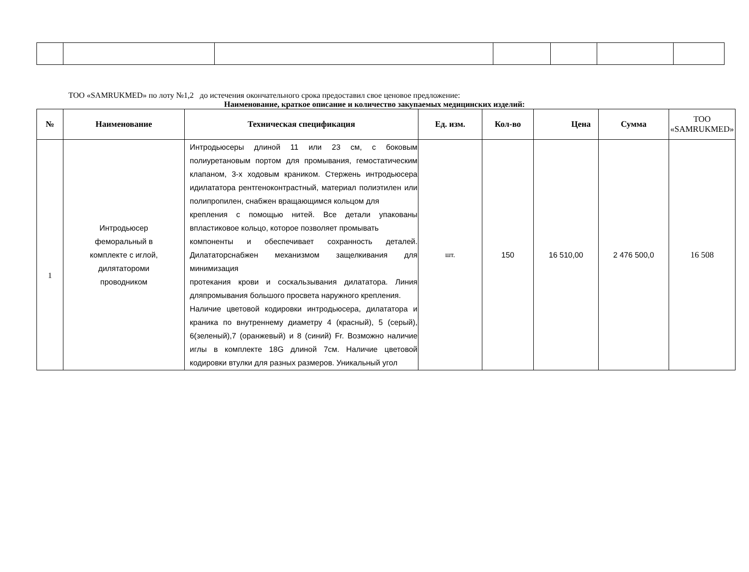ТОО «SAMRUKMED» по лоту №1,2 до истечения окончательного срока предоставил свое ценовое предложение:
Наименование, краткое описание и количество закупаемых медицинских изделий:
| № | Наименование | Техническая спецификация | Ед. изм. | Кол-во | Цена | Сумма | ТОО «SAMRUKMED» |
| --- | --- | --- | --- | --- | --- | --- | --- |
| 1 | Интродьюсер феморальный в комплекте с иглой, дилятатороми проводником | Интродьюсеры длиной 11 или 23 см, с боковым полиуретановым портом для промывания, гемостатическим клапаном, 3-х ходовым краником. Стержень интродьюсера идилататора рентгеноконтрастный, материал полиэтилен или полипропилен, снабжен вращающимся кольцом для крепления с помощью нитей. Все детали упакованы впластиковое кольцо, которое позволяет промывать компоненты и обеспечивает сохранность деталей. Дилататорснабжен механизмом защелкивания для минимизация протекания крови и соскальзывания дилататора. Линия дляпромывания большого просвета наружного крепления. Наличие цветовой кодировки интродьюсера, дилататора и краника по внутреннему диаметру 4 (красный), 5 (серый), 6(зеленый),7 (оранжевый) и 8 (синий) Fr. Возможно наличие иглы в комплекте 18G длиной 7см. Наличие цветовой кодировки втулки для разных размеров. Уникальный угол | шт. | 150 | 16 510,00 | 2 476 500,0 | 16 508 |